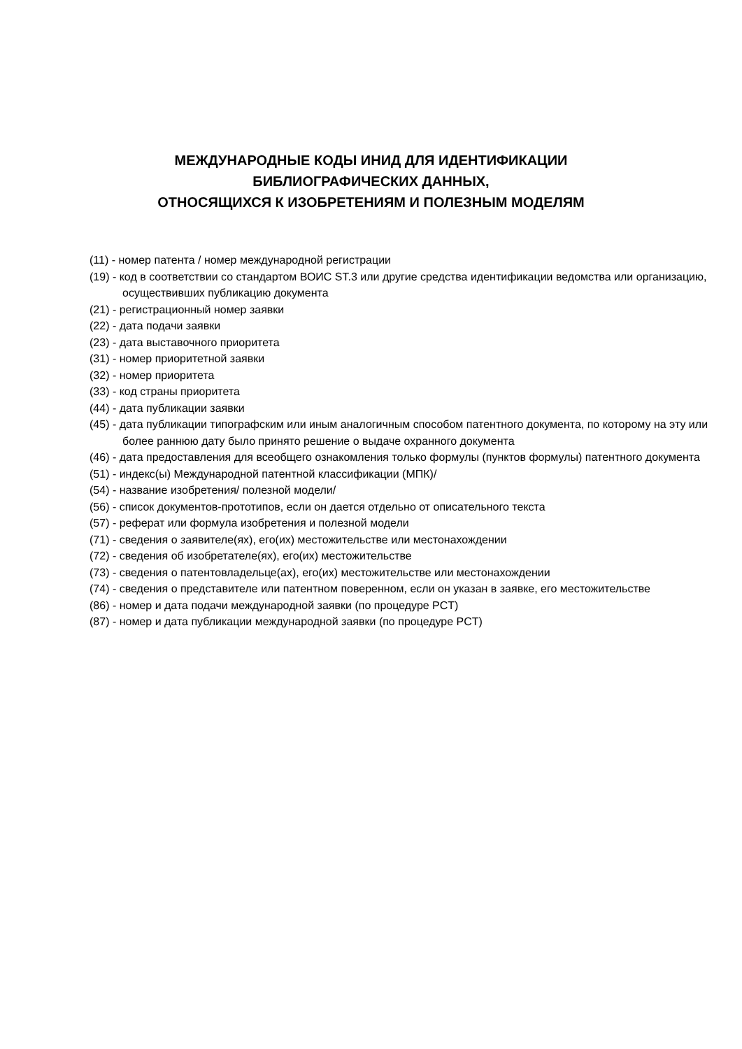МЕЖДУНАРОДНЫЕ КОДЫ ИНИД ДЛЯ ИДЕНТИФИКАЦИИ
БИБЛИОГРАФИЧЕСКИХ ДАННЫХ,
ОТНОСЯЩИХСЯ К ИЗОБРЕТЕНИЯМ И ПОЛЕЗНЫМ МОДЕЛЯМ
(11) - номер патента / номер международной регистрации
(19) - код в соответствии со стандартом ВОИС ST.3 или другие средства идентификации ведомства или организацию, осуществивших публикацию документа
(21) - регистрационный номер заявки
(22) - дата подачи заявки
(23) - дата выставочного приоритета
(31) - номер приоритетной заявки
(32) - номер приоритета
(33) - код страны приоритета
(44) - дата публикации заявки
(45) - дата публикации типографским или иным аналогичным способом патентного документа, по которому на эту или более раннюю дату было принято решение о выдаче охранного документа
(46) - дата предоставления для всеобщего ознакомления только формулы (пунктов формулы) патентного документа
(51) - индекс(ы) Международной патентной классификации (МПК)/
(54) - название изобретения/ полезной модели/
(56) - список документов-прототипов, если он дается отдельно от описательного текста
(57) - реферат или формула изобретения и полезной модели
(71) - сведения о заявителе(ях), его(их) местожительстве или местонахождении
(72) - сведения об изобретателе(ях), его(их) местожительстве
(73) - сведения о патентовладельце(ах), его(их) местожительстве или местонахождении
(74) - сведения о представителе или патентном поверенном, если он указан в заявке, его местожительстве
(86) - номер и дата подачи международной заявки (по процедуре PCT)
(87) - номер и дата публикации международной заявки (по процедуре PCT)